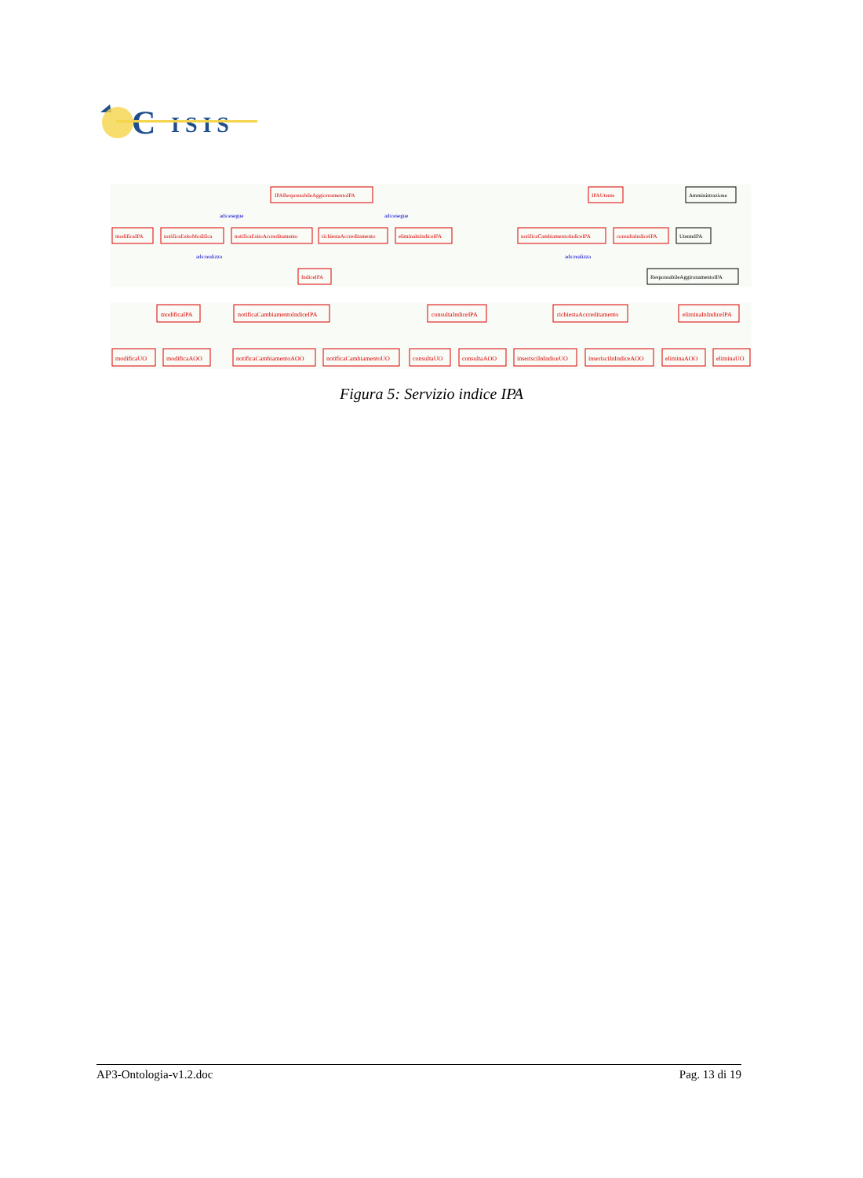C
I S I S
IPAResponsabileAggiornamentoIPA
IPAUtente
modificaIPA
notificaEsitoModifica
notificaEsitoAccreditamento
richiestaAccreditamento
eliminaInIndiceIPA
notificaCambiamentoIndiceIPA
consultaIndiceIPA
IndiceIPA
Amministrazione
UtenteIPA
ResponsabileAggironamentoIPA
ads:esegue
ads:esegue
ads:realizza
ads:realizza
modificaIPA
notificaCambiamentoIndiceIPA
consultaIndiceIPA
richiestaAccreditamento
eliminaInIndiceIPA
modificaUO
modificaAOO
notificaCambiamentoAOO
notificaCambiamentoUO
consultaUO
consultaAOO
inserisciInIndiceUO
inserisciInIndiceAOO
eliminaAOO
eliminaUO
Figura 5: Servizio indice IPA
AP3-Ontologia-v1.2.doc Pag. 13 di 19